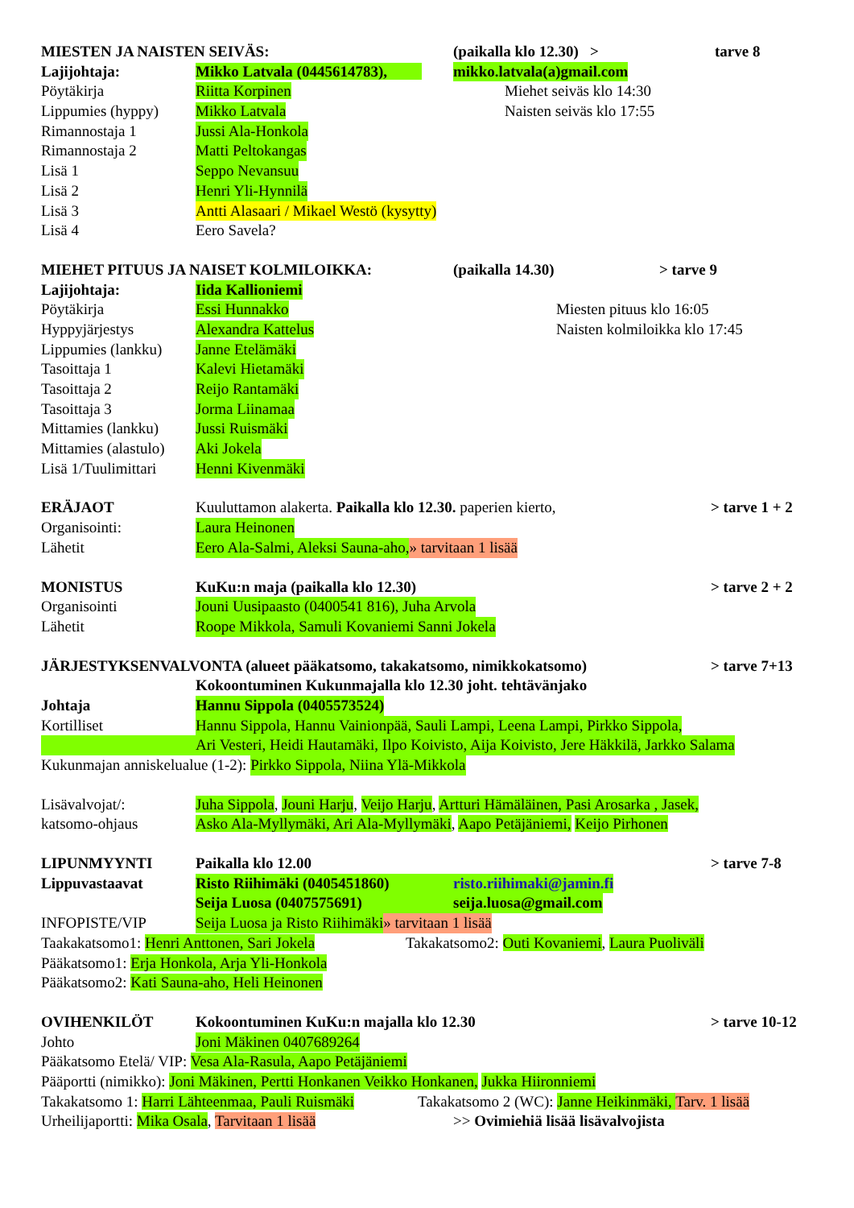MIESTEN JA NAISTEN SEIVÄS: (paikalla klo 12.30) > tarve 8
Lajijohtaja: Mikko Latvala (0445614783), mikko.latvala(a)gmail.com
Pöytäkirja Riitta Korpinen Miehet seiväs klo 14:30
Lippumies (hyppy) Mikko Latvala Naisten seiväs klo 17:55
Rimannostaja 1 Jussi Ala-Honkola
Rimannostaja 2 Matti Peltokangas
Lisä 1 Seppo Nevansuu
Lisä 2 Henri Yli-Hynnilä
Lisä 3 Antti Alasaari / Mikael Westö (kysytty)
Lisä 4 Eero Savela?
MIEHET PITUUS JA NAISET KOLMILOIKKA: (paikalla 14.30) > tarve 9
Lajijohtaja: Iida Kallioniemi
Pöytäkirja Essi Hunnakko Miesten pituus klo 16:05
Hyppyjärjestys Alexandra Kattelus Naisten kolmiloikka klo 17:45
Lippumies (lankku) Janne Etelämäki
Tasoittaja 1 Kalevi Hietamäki
Tasoittaja 2 Reijo Rantamäki
Tasoittaja 3 Jorma Liinamaa
Mittamies (lankku) Jussi Ruismäki
Mittamies (alastulo) Aki Jokela
Lisä 1/Tuulimittari Henni Kivenmäki
ERÄJAOT Kuuluttamon alakerta. Paikalla klo 12.30. paperien kierto, > tarve 1 + 2
Organisointi: Laura Heinonen
Lähetit Eero Ala-Salmi, Aleksi Sauna-aho, » tarvitaan 1 lisää
MONISTUS KuKu:n maja (paikalla klo 12.30) > tarve 2 + 2
Organisointi Jouni Uusipaasto (0400541 816), Juha Arvola
Lähetit Roope Mikkola, Samuli Kovaniemi Sanni Jokela
JÄRJESTYKSENVALVONTA (alueet pääkatsomo, takakatsomo, nimikkokatsomo) > tarve 7+13
Kokoontuminen Kukunmajalla klo 12.30 joht. tehtävänjako
Johtaja Hannu Sippola (0405573524)
Kortilliset Hannu Sippola, Hannu Vainionpää, Sauli Lampi, Leena Lampi, Pirkko Sippola,
Ari Vesteri, Heidi Hautamäki, Ilpo Koivisto, Aija Koivisto, Jere Häkkilä, Jarkko Salama
Kukunmajan anniskelualue (1-2): Pirkko Sippola, Niina Ylä-Mikkola
Lisävalvojat/: Juha Sippola, Jouni Harju, Veijo Harju, Artturi Hämäläinen, Pasi Arosarka , Jasek,
katsomo-ohjaus Asko Ala-Myllymäki, Ari Ala-Myllymäki, Aapo Petäjäniemi, Keijo Pirhonen
LIPUNMYYNTI Paikalla klo 12.00 > tarve 7-8
Lippuvastaavat Risto Riihimäki (0405451860) risto.riihimaki@jamin.fi
Seija Luosa (0407575691) seija.luosa@gmail.com
INFOPISTE/VIP Seija Luosa ja Risto Riihimäki » tarvitaan 1 lisää
Taakakatsomo1: Henri Anttonen, Sari Jokela Takakatsomo2: Outi Kovaniemi, Laura Puoliväli
Pääkatsomo1: Erja Honkola, Arja Yli-Honkola
Pääkatsomo2: Kati Sauna-aho, Heli Heinonen
OVIHENKILÖT Kokoontuminen KuKu:n majalla klo 12.30 > tarve 10-12
Johto Joni Mäkinen 0407689264
Pääkatsomo Etelä/ VIP: Vesa Ala-Rasula, Aapo Petäjäniemi
Pääportti (nimikko): Joni Mäkinen, Pertti Honkanen Veikko Honkanen, Jukka Hiironniemi
Takakatsomo 1: Harri Lähteenmaa, Pauli Ruismäki Takakatsomo 2 (WC): Janne Heikinmäki, Tarv. 1 lisää
Urheilijaportti: Mika Osala, Tarvitaan 1 lisää >> Ovimiehiä lisää lisävalvojista